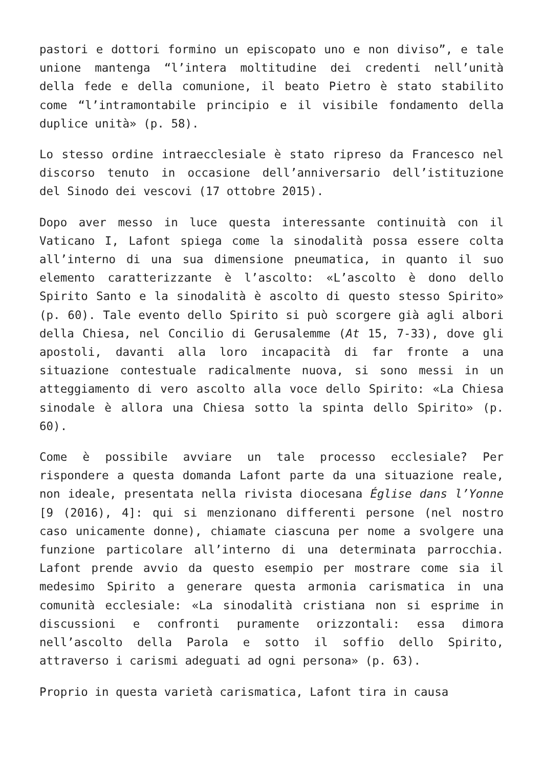pastori e dottori formino un episcopato uno e non diviso”, e tale unione mantenga “l’intera moltitudine dei credenti nell’unità della fede e della comunione, il beato Pietro è stato stabilito come “l’intramontabile principio e il visibile fondamento della duplice unità» (p. 58).
Lo stesso ordine intraecclesiale è stato ripreso da Francesco nel discorso tenuto in occasione dell’anniversario dell’istituzione del Sinodo dei vescovi (17 ottobre 2015).
Dopo aver messo in luce questa interessante continuità con il Vaticano I, Lafont spiega come la sinodalità possa essere colta all’interno di una sua dimensione pneumatica, in quanto il suo elemento caratterizzante è l’ascolto: «L’ascolto è dono dello Spirito Santo e la sinodalità è ascolto di questo stesso Spirito» (p. 60). Tale evento dello Spirito si può scorgere già agli albori della Chiesa, nel Concilio di Gerusalemme (At 15, 7-33), dove gli apostoli, davanti alla loro incapacità di far fronte a una situazione contestuale radicalmente nuova, si sono messi in un atteggiamento di vero ascolto alla voce dello Spirito: «La Chiesa sinodale è allora una Chiesa sotto la spinta dello Spirito» (p. 60).
Come è possibile avviare un tale processo ecclesiale? Per rispondere a questa domanda Lafont parte da una situazione reale, non ideale, presentata nella rivista diocesana Église dans l’Yonne [9 (2016), 4]: qui si menzionano differenti persone (nel nostro caso unicamente donne), chiamate ciascuna per nome a svolgere una funzione particolare all’interno di una determinata parrocchia. Lafont prende avvio da questo esempio per mostrare come sia il medesimo Spirito a generare questa armonia carismatica in una comunità ecclesiale: «La sinodalità cristiana non si esprime in discussioni e confronti puramente orizzontali: essa dimora nell’ascolto della Parola e sotto il soffio dello Spirito, attraverso i carismi adeguati ad ogni persona» (p. 63).
Proprio in questa varietà carismatica, Lafont tira in causa